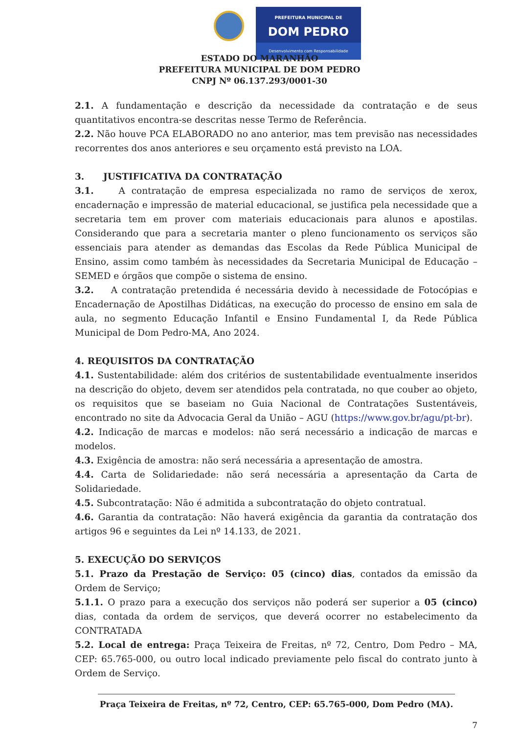PREFEITURA MUNICIPAL DE
DOM PEDRO
Desenvolvimento com Responsabilidade
ESTADO DO MARANHÃO
PREFEITURA MUNICIPAL DE DOM PEDRO
CNPJ Nº 06.137.293/0001-30
2.1. A fundamentação e descrição da necessidade da contratação e de seus quantitativos encontra-se descritas nesse Termo de Referência.
2.2. Não houve PCA ELABORADO no ano anterior, mas tem previsão nas necessidades recorrentes dos anos anteriores e seu orçamento está previsto na LOA.
3. JUSTIFICATIVA DA CONTRATAÇÃO
3.1. A contratação de empresa especializada no ramo de serviços de xerox, encadernação e impressão de material educacional, se justifica pela necessidade que a secretaria tem em prover com materiais educacionais para alunos e apostilas. Considerando que para a secretaria manter o pleno funcionamento os serviços são essenciais para atender as demandas das Escolas da Rede Pública Municipal de Ensino, assim como também às necessidades da Secretaria Municipal de Educação – SEMED e órgãos que compõe o sistema de ensino.
3.2. A contratação pretendida é necessária devido à necessidade de Fotocópias e Encadernação de Apostilhas Didáticas, na execução do processo de ensino em sala de aula, no segmento Educação Infantil e Ensino Fundamental I, da Rede Pública Municipal de Dom Pedro-MA, Ano 2024.
4. REQUISITOS DA CONTRATAÇÃO
4.1. Sustentabilidade: além dos critérios de sustentabilidade eventualmente inseridos na descrição do objeto, devem ser atendidos pela contratada, no que couber ao objeto, os requisitos que se baseiam no Guia Nacional de Contratações Sustentáveis, encontrado no site da Advocacia Geral da União – AGU (https://www.gov.br/agu/pt-br).
4.2. Indicação de marcas e modelos: não será necessário a indicação de marcas e modelos.
4.3. Exigência de amostra: não será necessária a apresentação de amostra.
4.4. Carta de Solidariedade: não será necessária a apresentação da Carta de Solidariedade.
4.5. Subcontratação: Não é admitida a subcontratação do objeto contratual.
4.6. Garantia da contratação: Não haverá exigência da garantia da contratação dos artigos 96 e seguintes da Lei nº 14.133, de 2021.
5. EXECUÇÃO DO SERVIÇOS
5.1. Prazo da Prestação de Serviço: 05 (cinco) dias, contados da emissão da Ordem de Serviço;
5.1.1. O prazo para a execução dos serviços não poderá ser superior a 05 (cinco) dias, contada da ordem de serviços, que deverá ocorrer no estabelecimento da CONTRATADA
5.2. Local de entrega: Praça Teixeira de Freitas, nº 72, Centro, Dom Pedro – MA, CEP: 65.765-000, ou outro local indicado previamente pelo fiscal do contrato junto à Ordem de Serviço.
Praça Teixeira de Freitas, nº 72, Centro, CEP: 65.765-000, Dom Pedro (MA).
7